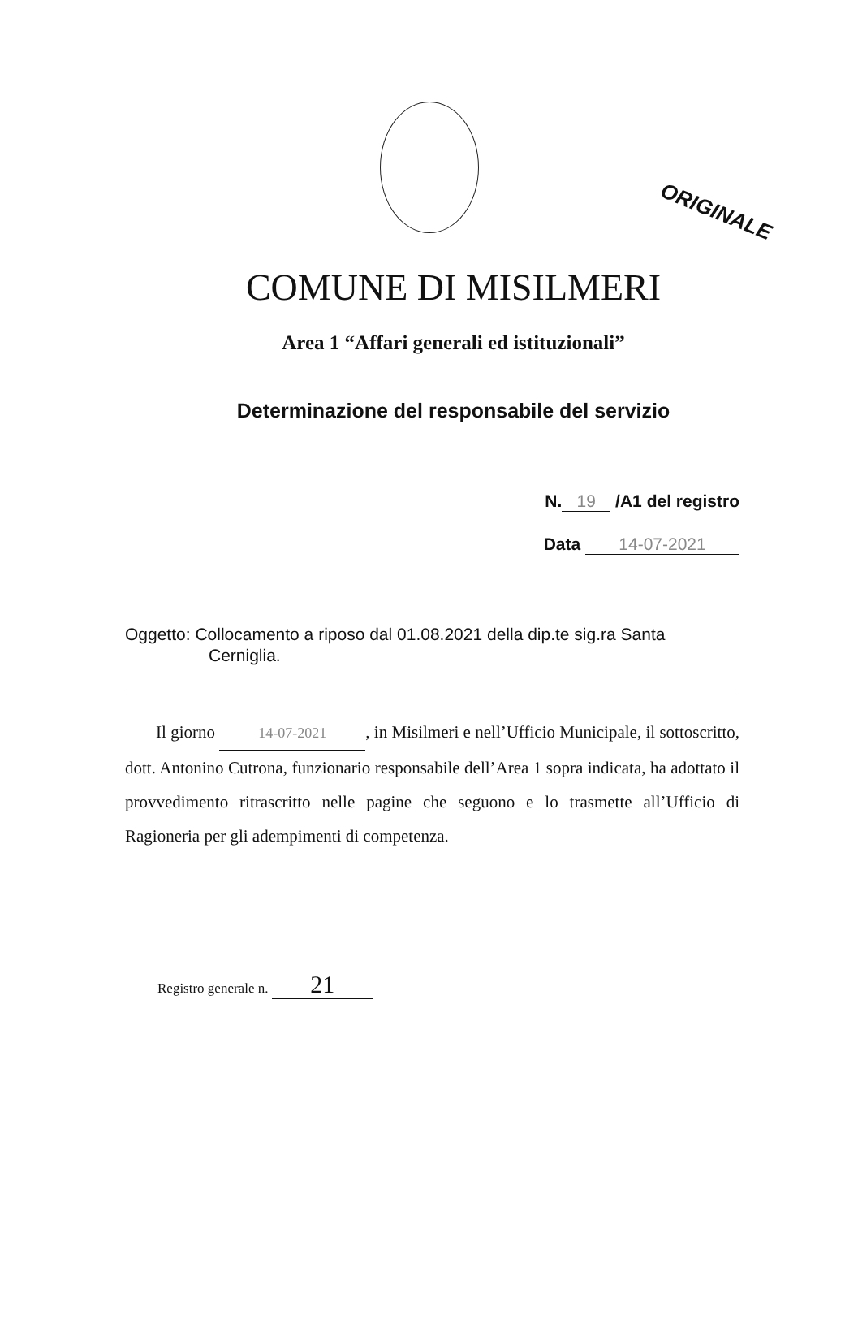ORIGINALE
COMUNE DI MISILMERI
Area 1 “Affari generali ed istituzionali”
Determinazione del responsabile del servizio
N. 19 /A1 del registro
Data 14-07-2021
Oggetto: Collocamento a riposo dal 01.08.2021 della dip.te sig.ra Santa
Cerniglia.
Il giorno 14-07-2021, in Misilmeri e nell’Ufficio Municipale, il sottoscritto, dott. Antonino Cutrona, funzionario responsabile dell’Area 1 sopra indicata, ha adottato il provvedimento ritrascritto nelle pagine che seguono e lo trasmette all’Ufficio di Ragioneria per gli adempimenti di competenza.
Registro generale n. 21